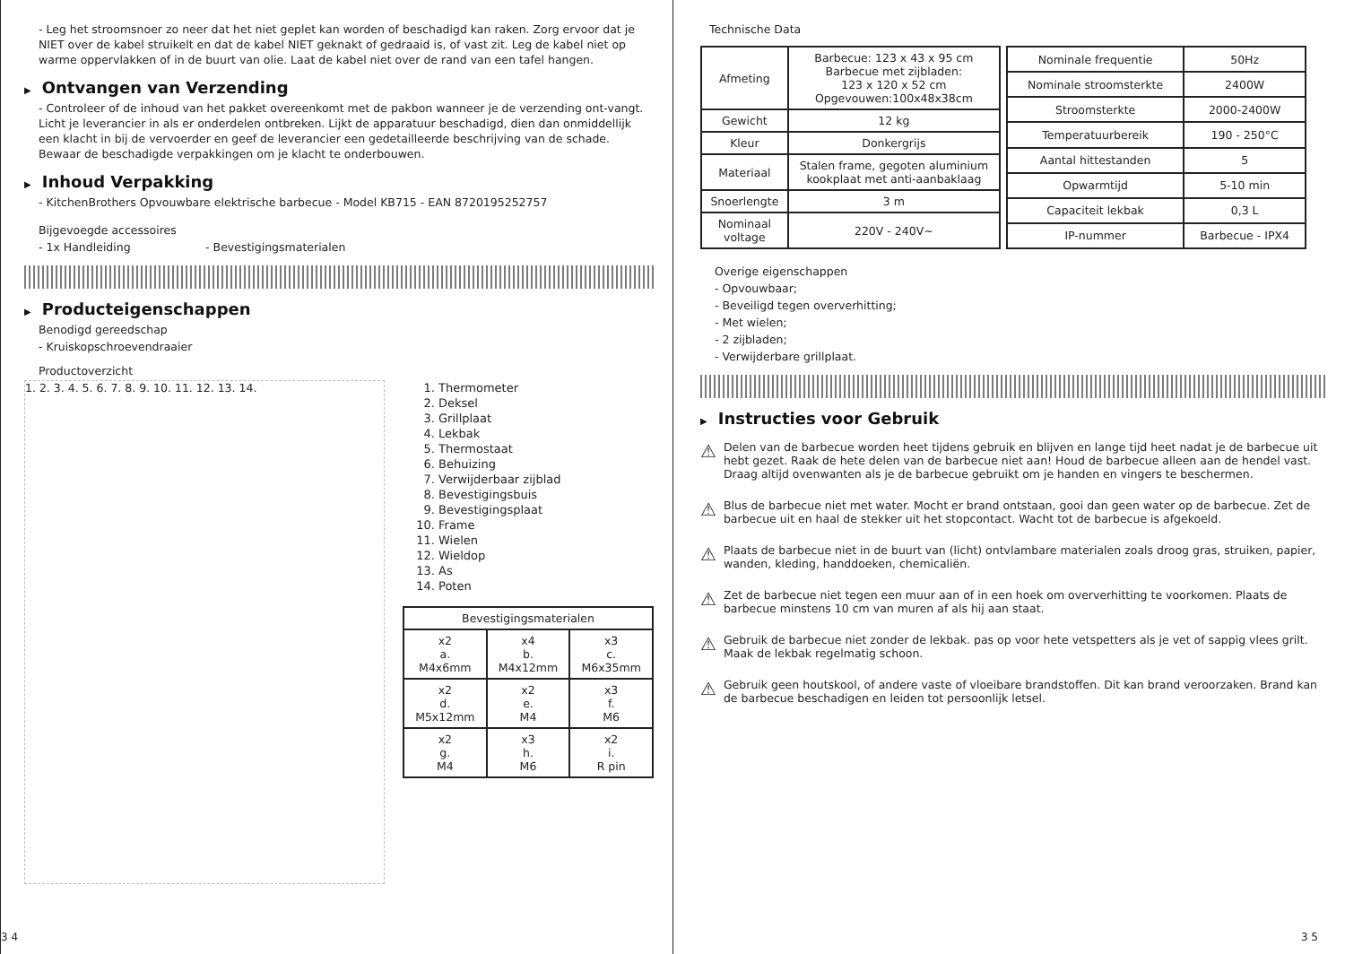- Leg het stroomsnoer zo neer dat het niet geplet kan worden of beschadigd kan raken. Zorg ervoor dat je NIET over de kabel struikelt en dat de kabel NIET geknakt of gedraaid is, of vast zit. Leg de kabel niet op warme oppervlakken of in de buurt van olie. Laat de kabel niet over de rand van een tafel hangen.
▶ Ontvangen van Verzending
- Controleer of de inhoud van het pakket overeenkomt met de pakbon wanneer je de verzending ont-vangt. Licht je leverancier in als er onderdelen ontbreken. Lijkt de apparatuur beschadigd, dien dan onmiddellijk een klacht in bij de vervoerder en geef de leverancier een gedetailleerde beschrijving van de schade. Bewaar de beschadigde verpakkingen om je klacht te onderbouwen.
▶ Inhoud Verpakking
- KitchenBrothers Opvouwbare elektrische barbecue - Model KB715 - EAN 8720195252757
Bijgevoegde accessoires
- 1x Handleiding - Bevestigingsmaterialen
▶ Producteigenschappen
Benodigd gereedschap
- Kruiskopschroevendraaier
Productoverzicht
1. 2. 3. 4. 5. 6. 7. 8. 9. 10. 11. 12. 13. 14.
1. Thermometer
2. Deksel
3. Grillplaat
4. Lekbak
5. Thermostaat
6. Behuizing
7. Verwijderbaar zijblad
8. Bevestigingsbuis
9. Bevestigingsplaat
10. Frame
11. Wielen
12. Wieldop
13. As
14. Poten
| Bevestigingsmaterialen | | |
| --- | --- | --- |
| x2 a. M4x6mm | x4 b. M4x12mm | x3 c. M6x35mm |
| x2 d. M5x12mm | x2 e. M4 | x3 f. M6 |
| x2 g. M4 | x3 h. M6 | x2 i. R pin |
3 4
Technische Data
| Afmeting | Barbecue: 123 x 43 x 95 cm Barbecue met zijbladen: 123 x 120 x 52 cm Opgevouwen:100x48x38cm |
| Gewicht | 12 kg |
| Kleur | Donkergrijs |
| Materiaal | Stalen frame, gegoten aluminium kookplaat met anti-aanbaklaag |
| Snoerlengte | 3 m |
| Nominaal voltage | 220V - 240V~ |
| Nominale frequentie | 50Hz |
| Nominale stroomsterkte | 2400W |
| Stroomsterkte | 2000-2400W |
| Temperatuurbereik | 190 - 250°C |
| Aantal hittestanden | 5 |
| Opwarmtijd | 5-10 min |
| Capaciteit lekbak | 0,3 L |
| IP-nummer | Barbecue - IPX4 |
Overige eigenschappen
- Opvouwbaar;
- Beveiligd tegen oververhitting;
- Met wielen;
- 2 zijbladen;
- Verwijderbare grillplaat.
▶ Instructies voor Gebruik
⚠
Delen van de barbecue worden heet tijdens gebruik en blijven en lange tijd heet nadat je de barbecue uit hebt gezet. Raak de hete delen van de barbecue niet aan! Houd de barbecue alleen aan de hendel vast. Draag altijd ovenwanten als je de barbecue gebruikt om je handen en vingers te beschermen.
⚠
Blus de barbecue niet met water. Mocht er brand ontstaan, gooi dan geen water op de barbecue. Zet de barbecue uit en haal de stekker uit het stopcontact. Wacht tot de barbecue is afgekoeld.
⚠
Plaats de barbecue niet in de buurt van (licht) ontvlambare materialen zoals droog gras, struiken, papier, wanden, kleding, handdoeken, chemicaliën.
⚠
Zet de barbecue niet tegen een muur aan of in een hoek om oververhitting te voorkomen. Plaats de barbecue minstens 10 cm van muren af als hij aan staat.
⚠
Gebruik de barbecue niet zonder de lekbak. pas op voor hete vetspetters als je vet of sappig vlees grilt. Maak de lekbak regelmatig schoon.
⚠
Gebruik geen houtskool, of andere vaste of vloeibare brandstoffen. Dit kan brand veroorzaken. Brand kan de barbecue beschadigen en leiden tot persoonlijk letsel.
3 5